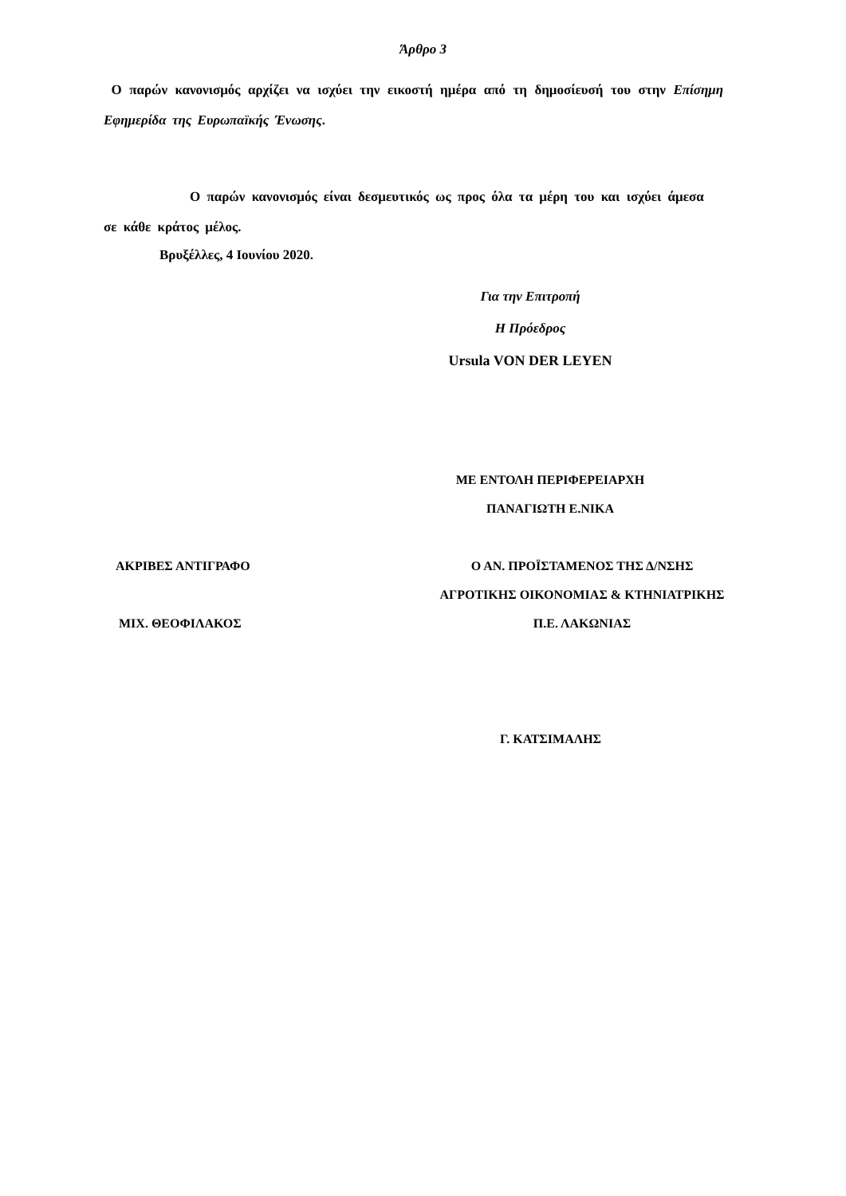Άρθρο 3
Ο παρών κανονισμός αρχίζει να ισχύει την εικοστή ημέρα από τη δημοσίευσή του στην Επίσημη Εφημερίδα της Ευρωπαϊκής Ένωσης.
Ο παρών κανονισμός είναι δεσμευτικός ως προς όλα τα μέρη του και ισχύει άμεσα σε κάθε κράτος μέλος.
Βρυξέλλες, 4 Ιουνίου 2020.
Για την Επιτροπή
Η Πρόεδρος
Ursula VON DER LEYEN
ΜΕ ΕΝΤΟΛΗ ΠΕΡΙΦΕΡΕΙΑΡΧΗ
ΠΑΝΑΓΙΩΤΗ Ε.ΝΙΚΑ
ΑΚΡΙΒΕΣ ΑΝΤΙΓΡΑΦΟ
ΜΙΧ. ΘΕΟΦΙΛΑΚΟΣ
Ο ΑΝ. ΠΡΟΪΣΤΑΜΕΝΟΣ ΤΗΣ Δ/ΝΣΗΣ
ΑΓΡΟΤΙΚΗΣ ΟΙΚΟΝΟΜΙΑΣ & ΚΤΗΝΙΑΤΡΙΚΗΣ
Π.Ε. ΛΑΚΩΝΙΑΣ
Γ. ΚΑΤΣΙΜΑΛΗΣ